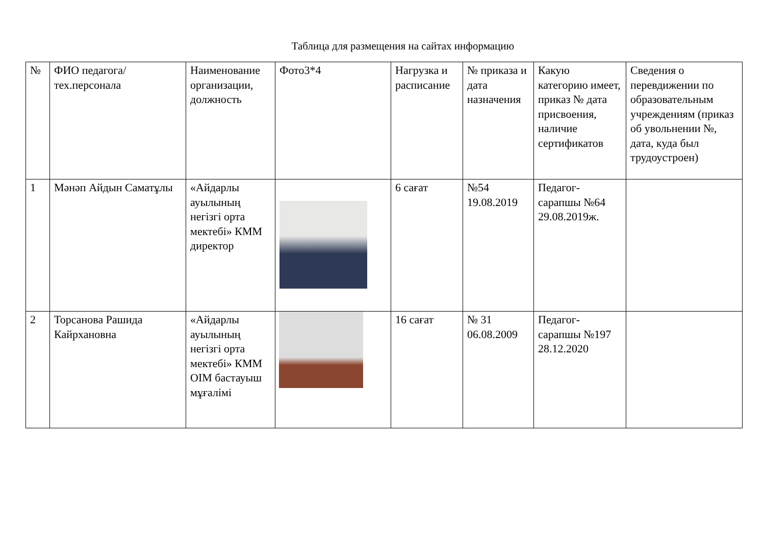Таблица для размещения на сайтах информацию
| № | ФИО педагога/тех.персонала | Наименование организации, должность | Фото3*4 | Нагрузка и расписание | № приказа и дата назначения | Какую категорию имеет, приказ № дата присвоения, наличие сертификатов | Сведения о перевдижении по образовательным учреждениям (приказ об увольнении №, дата, куда был трудоустроен) |
| 1 | Мәнәп Айдын Саматұлы | «Айдарлы ауылының негізгі орта мектебі» КММ директор | | 6 сағат | №54 19.08.2019 | Педагог-сарапшы №64 29.08.2019ж. | |
| 2 | Торсанова Рашида Кайрхановна | «Айдарлы ауылының негізгі орта мектебі» КММ ОІМ бастауыш мұғалімі | | 16 сағат | № 31 06.08.2009 | Педагог-сарапшы №197 28.12.2020 | |